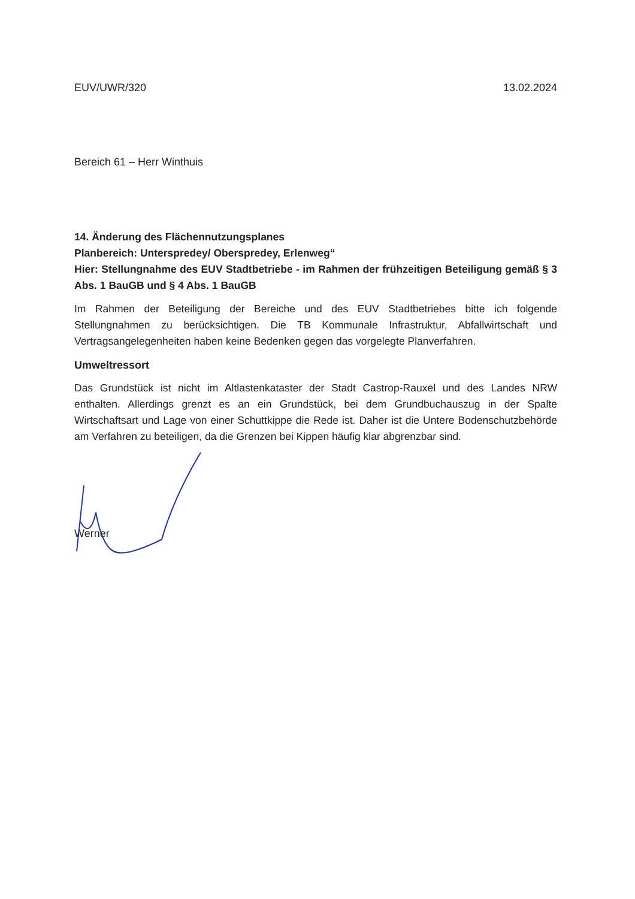EUV/UWR/320 13.02.2024
Bereich 61 – Herr Winthuis
14. Änderung des Flächennutzungsplanes
Planbereich: Unterspredey/ Oberspredey, Erlenweg“
Hier: Stellungnahme des EUV Stadtbetriebe - im Rahmen der frühzeitigen Beteiligung gemäß § 3 Abs. 1 BauGB und § 4 Abs. 1 BauGB
Im Rahmen der Beteiligung der Bereiche und des EUV Stadtbetriebes bitte ich folgende Stellungnahmen zu berücksichtigen. Die TB Kommunale Infrastruktur, Abfallwirtschaft und Vertragsangelegenheiten haben keine Bedenken gegen das vorgelegte Planverfahren.
Umweltressort
Das Grundstück ist nicht im Altlastenkataster der Stadt Castrop-Rauxel und des Landes NRW enthalten. Allerdings grenzt es an ein Grundstück, bei dem Grundbuchauszug in der Spalte Wirtschaftsart und Lage von einer Schuttkippe die Rede ist. Daher ist die Untere Bodenschutzbehörde am Verfahren zu beteiligen, da die Grenzen bei Kippen häufig klar abgrenzbar sind.
Werner